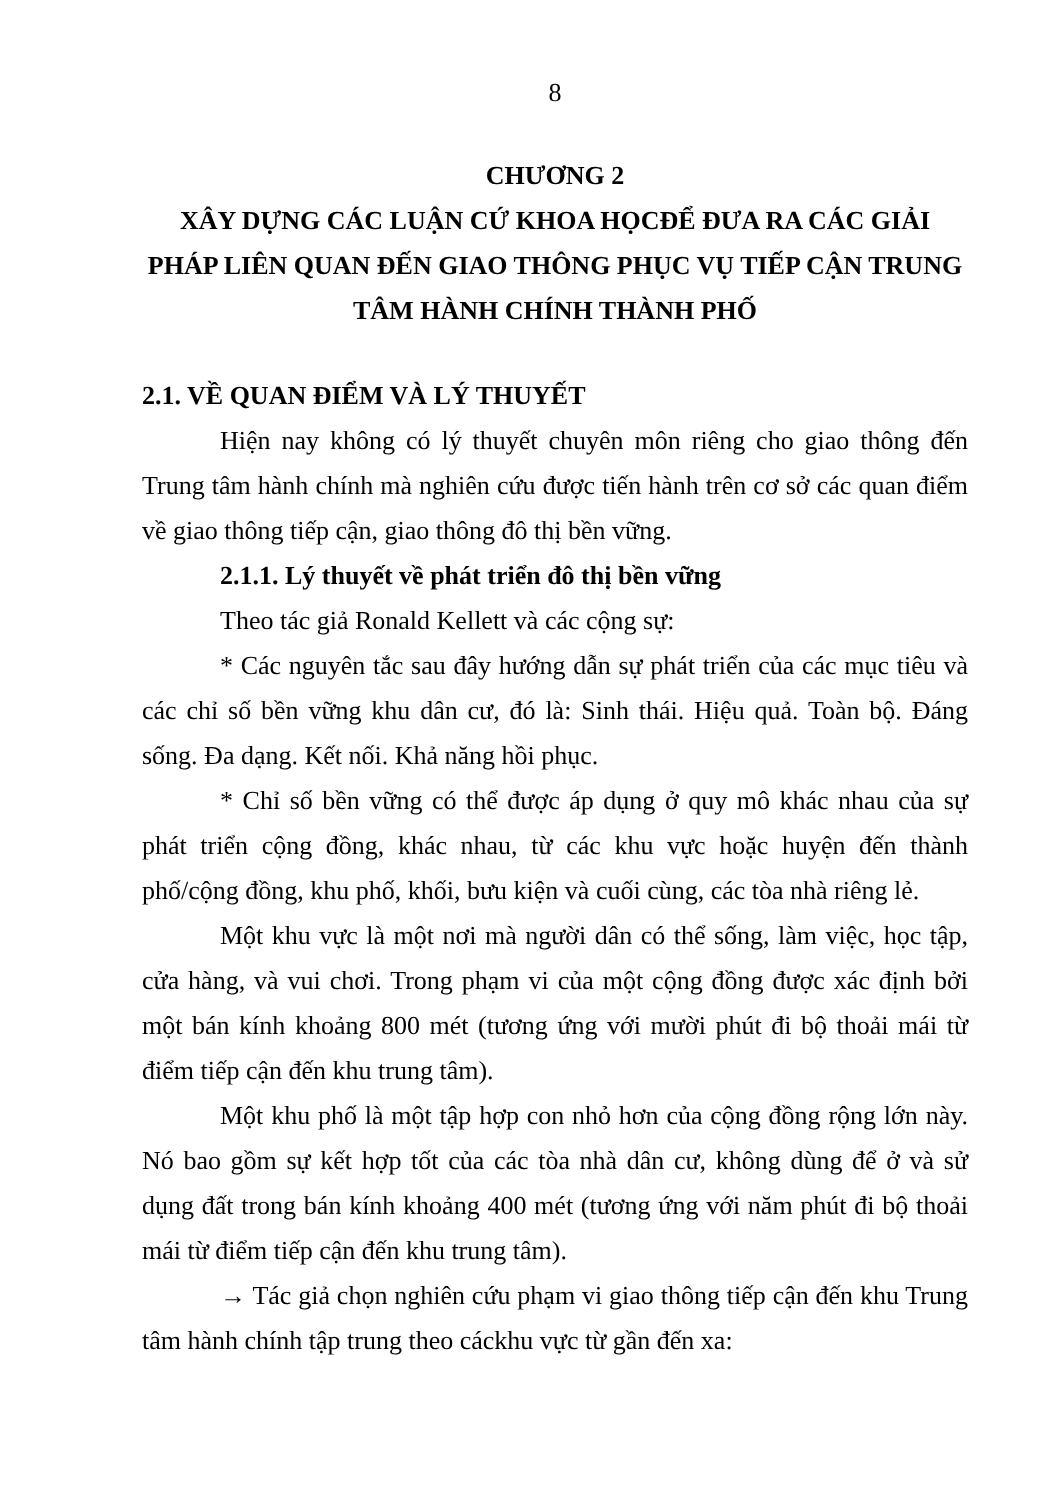8
CHƯƠNG 2
XÂY DỰNG CÁC LUẬN CỨ KHOA HỌCĐỂ ĐƯA RA CÁC GIẢI PHÁP LIÊN QUAN ĐẾN GIAO THÔNG PHỤC VỤ TIẾP CẬN TRUNG TÂM HÀNH CHÍNH THÀNH PHỐ
2.1. VỀ QUAN ĐIỂM VÀ LÝ THUYẾT
Hiện nay không có lý thuyết chuyên môn riêng cho giao thông đến Trung tâm hành chính mà nghiên cứu được tiến hành trên cơ sở các quan điểm về giao thông tiếp cận, giao thông đô thị bền vững.
2.1.1. Lý thuyết về phát triển đô thị bền vững
Theo tác giả Ronald Kellett và các cộng sự:
* Các nguyên tắc sau đây hướng dẫn sự phát triển của các mục tiêu và các chỉ số bền vững khu dân cư, đó là: Sinh thái. Hiệu quả. Toàn bộ. Đáng sống. Đa dạng. Kết nối. Khả năng hồi phục.
* Chỉ số bền vững có thể được áp dụng ở quy mô khác nhau của sự phát triển cộng đồng, khác nhau, từ các khu vực hoặc huyện đến thành phố/cộng đồng, khu phố, khối, bưu kiện và cuối cùng, các tòa nhà riêng lẻ.
Một khu vực là một nơi mà người dân có thể sống, làm việc, học tập, cửa hàng, và vui chơi. Trong phạm vi của một cộng đồng được xác định bởi một bán kính khoảng 800 mét (tương ứng với mười phút đi bộ thoải mái từ điểm tiếp cận đến khu trung tâm).
Một khu phố là một tập hợp con nhỏ hơn của cộng đồng rộng lớn này. Nó bao gồm sự kết hợp tốt của các tòa nhà dân cư, không dùng để ở và sử dụng đất trong bán kính khoảng 400 mét (tương ứng với năm phút đi bộ thoải mái từ điểm tiếp cận đến khu trung tâm).
→ Tác giả chọn nghiên cứu phạm vi giao thông tiếp cận đến khu Trung tâm hành chính tập trung theo cáckhu vực từ gần đến xa: